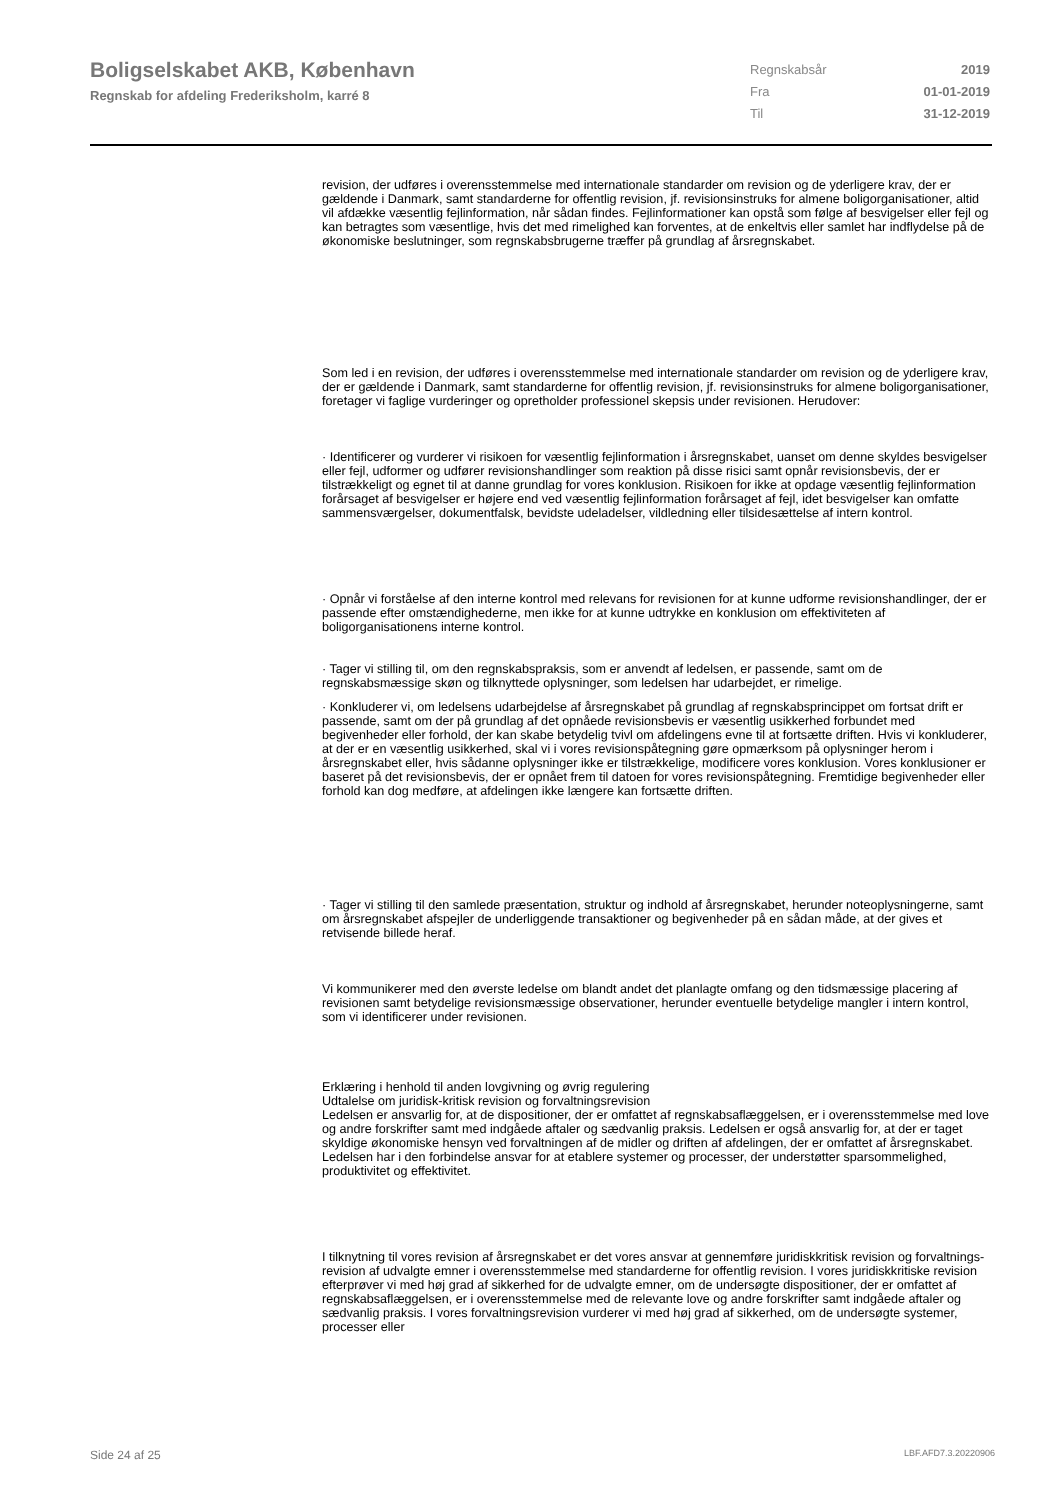Boligselskabet AKB, København
Regnskab for afdeling Frederiksholm, karré 8
| Regnskabsår | 2019 |
| Fra | 01-01-2019 |
| Til | 31-12-2019 |
revision, der udføres i overensstemmelse med internationale standarder om revision og de yderligere krav, der er gældende i Danmark, samt standarderne for offentlig revision, jf. revisionsinstruks for almene boligorganisationer, altid vil afdække væsentlig fejlinformation, når sådan findes. Fejlinformationer kan opstå som følge af besvigelser eller fejl og kan betragtes som væsentlige, hvis det med rimelighed kan forventes, at de enkeltvis eller samlet har indflydelse på de økonomiske beslutninger, som regnskabsbrugerne træffer på grundlag af årsregnskabet.
Som led i en revision, der udføres i overensstemmelse med internationale standarder om revision og de yderligere krav, der er gældende i Danmark, samt standarderne for offentlig revision, jf. revisionsinstruks for almene boligorganisationer, foretager vi faglige vurderinger og opretholder professionel skepsis under revisionen. Herudover:
· Identificerer og vurderer vi risikoen for væsentlig fejlinformation i årsregnskabet, uanset om denne skyldes besvigelser eller fejl, udformer og udfører revisionshandlinger som reaktion på disse risici samt opnår revisionsbevis, der er tilstrækkeligt og egnet til at danne grundlag for vores konklusion. Risikoen for ikke at opdage væsentlig fejlinformation forårsaget af besvigelser er højere end ved væsentlig fejlinformation forårsaget af fejl, idet besvigelser kan omfatte sammensværgelser, dokumentfalsk, bevidste udeladelser, vildledning eller tilsidesættelse af intern kontrol.
· Opnår vi forståelse af den interne kontrol med relevans for revisionen for at kunne udforme revisionshandlinger, der er passende efter omstændighederne, men ikke for at kunne udtrykke en konklusion om effektiviteten af boligorganisationens interne kontrol.
· Tager vi stilling til, om den regnskabspraksis, som er anvendt af ledelsen, er passende, samt om de regnskabsmæssige skøn og tilknyttede oplysninger, som ledelsen har udarbejdet, er rimelige.
· Konkluderer vi, om ledelsens udarbejdelse af årsregnskabet på grundlag af regnskabsprincippet om fortsat drift er passende, samt om der på grundlag af det opnåede revisionsbevis er væsentlig usikkerhed forbundet med begivenheder eller forhold, der kan skabe betydelig tvivl om afdelingens evne til at fortsætte driften. Hvis vi konkluderer, at der er en væsentlig usikkerhed, skal vi i vores revisionspåtegning gøre opmærksom på oplysninger herom i årsregnskabet eller, hvis sådanne oplysninger ikke er tilstrækkelige, modificere vores konklusion. Vores konklusioner er baseret på det revisionsbevis, der er opnået frem til datoen for vores revisionspåtegning. Fremtidige begivenheder eller forhold kan dog medføre, at afdelingen ikke længere kan fortsætte driften.
· Tager vi stilling til den samlede præsentation, struktur og indhold af årsregnskabet, herunder noteoplysningerne, samt om årsregnskabet afspejler de underliggende transaktioner og begivenheder på en sådan måde, at der gives et retvisende billede heraf.
Vi kommunikerer med den øverste ledelse om blandt andet det planlagte omfang og den tidsmæssige placering af revisionen samt betydelige revisionsmæssige observationer, herunder eventuelle betydelige mangler i intern kontrol, som vi identificerer under revisionen.
Erklæring i henhold til anden lovgivning og øvrig regulering
Udtalelse om juridisk-kritisk revision og forvaltningsrevision
Ledelsen er ansvarlig for, at de dispositioner, der er omfattet af regnskabsaflæggelsen, er i overensstemmelse med love og andre forskrifter samt med indgåede aftaler og sædvanlig praksis. Ledelsen er også ansvarlig for, at der er taget skyldige økonomiske hensyn ved forvaltningen af de midler og driften af afdelingen, der er omfattet af årsregnskabet. Ledelsen har i den forbindelse ansvar for at etablere systemer og processer, der understøtter sparsommelighed, produktivitet og effektivitet.
I tilknytning til vores revision af årsregnskabet er det vores ansvar at gennemføre juridiskkritisk revision og forvaltnings-revision af udvalgte emner i overensstemmelse med standarderne for offentlig revision. I vores juridiskkritiske revision efterprøver vi med høj grad af sikkerhed for de udvalgte emner, om de undersøgte dispositioner, der er omfattet af regnskabsaflæggelsen, er i overensstemmelse med de relevante love og andre forskrifter samt indgåede aftaler og sædvanlig praksis. I vores forvaltningsrevision vurderer vi med høj grad af sikkerhed, om de undersøgte systemer, processer eller
Side 24 af 25 LBF.AFD7.3.20220906